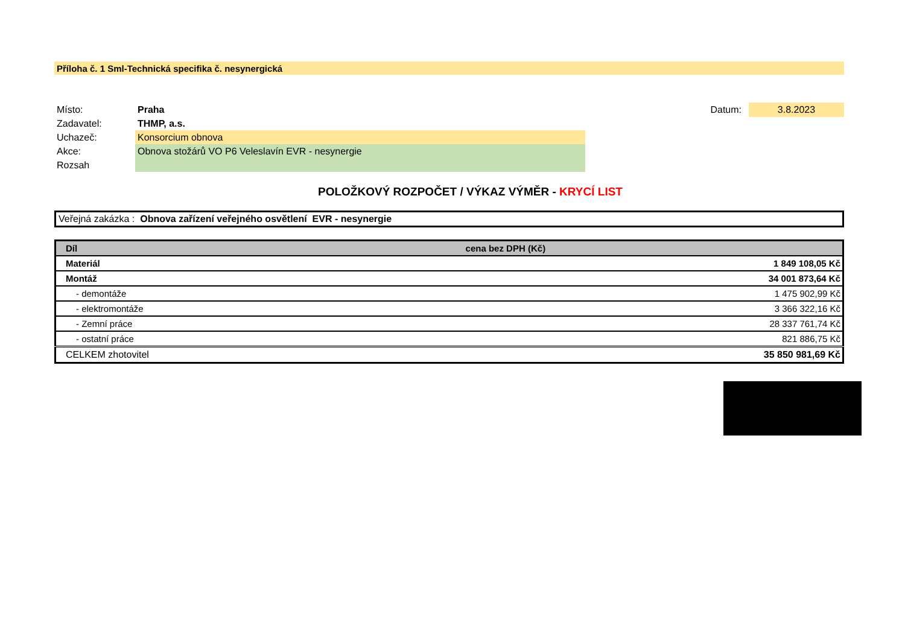Příloha č. 1 Sml-Technická specifika č. nesynergická
| Místo: | Praha |
| Zadavatel: | THMP, a.s. |
| Uchazeč: | Konsorcium obnova |
| Akce: | Obnova stožárů VO P6 Veleslavín EVR - nesynergie |
| Rozsah | |
Datum: 3.8.2023
POLOŽKOVÝ ROZPOČET / VÝKAZ VÝMĚR - KRYCÍ LIST
Veřejná zakázka : Obnova zařízení veřejného osvětlení EVR - nesynergie
| Díl | cena bez DPH (Kč) |
| --- | --- |
| Materiál | 1 849 108,05 Kč |
| Montáž | 34 001 873,64 Kč |
| - demontáže | 1 475 902,99 Kč |
| - elektromontáže | 3 366 322,16 Kč |
| - Zemní práce | 28 337 761,74 Kč |
| - ostatní práce | 821 886,75 Kč |
| CELKEM zhotovitel | 35 850 981,69 Kč |